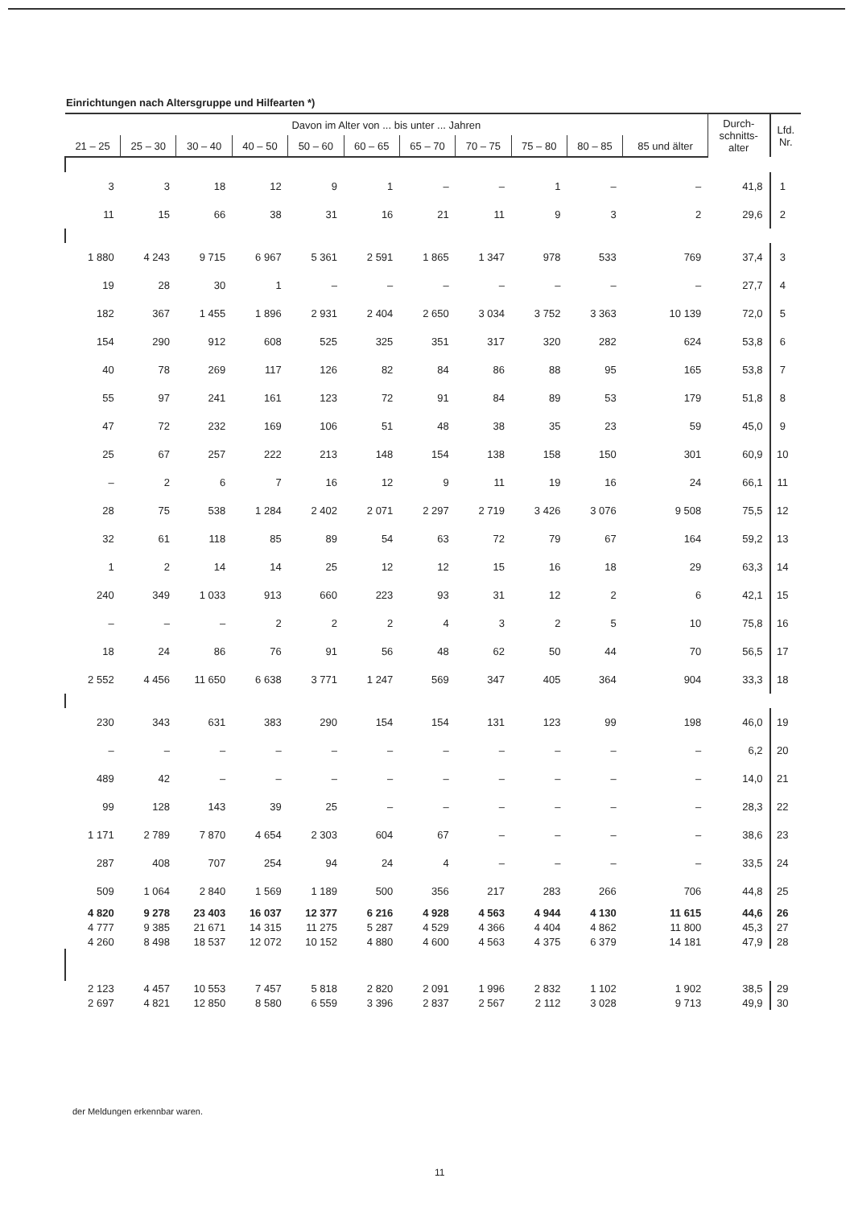Einrichtungen nach Altersgruppe und Hilfearten *)
| Davon im Alter von ... bis unter ... Jahren | | | | | | | | | | | Durch- schnitts- alter | Lfd. Nr. |
| --- | --- | --- | --- | --- | --- | --- | --- | --- | --- | --- | --- | --- |
| 21 – 25 | 25 – 30 | 30 – 40 | 40 – 50 | 50 – 60 | 60 – 65 | 65 – 70 | 70 – 75 | 75 – 80 | 80 – 85 | 85 und älter | | |
| 3 | 3 | 18 | 12 | 9 | 1 | – | – | 1 | – | – | 41,8 | 1 |
| 11 | 15 | 66 | 38 | 31 | 16 | 21 | 11 | 9 | 3 | 2 | 29,6 | 2 |
| 1 880 | 4 243 | 9 715 | 6 967 | 5 361 | 2 591 | 1 865 | 1 347 | 978 | 533 | 769 | 37,4 | 3 |
| 19 | 28 | 30 | 1 | – | – | – | – | – | – | – | 27,7 | 4 |
| 182 | 367 | 1 455 | 1 896 | 2 931 | 2 404 | 2 650 | 3 034 | 3 752 | 3 363 | 10 139 | 72,0 | 5 |
| 154 | 290 | 912 | 608 | 525 | 325 | 351 | 317 | 320 | 282 | 624 | 53,8 | 6 |
| 40 | 78 | 269 | 117 | 126 | 82 | 84 | 86 | 88 | 95 | 165 | 53,8 | 7 |
| 55 | 97 | 241 | 161 | 123 | 72 | 91 | 84 | 89 | 53 | 179 | 51,8 | 8 |
| 47 | 72 | 232 | 169 | 106 | 51 | 48 | 38 | 35 | 23 | 59 | 45,0 | 9 |
| 25 | 67 | 257 | 222 | 213 | 148 | 154 | 138 | 158 | 150 | 301 | 60,9 | 10 |
| – | 2 | 6 | 7 | 16 | 12 | 9 | 11 | 19 | 16 | 24 | 66,1 | 11 |
| 28 | 75 | 538 | 1 284 | 2 402 | 2 071 | 2 297 | 2 719 | 3 426 | 3 076 | 9 508 | 75,5 | 12 |
| 32 | 61 | 118 | 85 | 89 | 54 | 63 | 72 | 79 | 67 | 164 | 59,2 | 13 |
| 1 | 2 | 14 | 14 | 25 | 12 | 12 | 15 | 16 | 18 | 29 | 63,3 | 14 |
| 240 | 349 | 1 033 | 913 | 660 | 223 | 93 | 31 | 12 | 2 | 6 | 42,1 | 15 |
| – | – | – | 2 | 2 | 2 | 4 | 3 | 2 | 5 | 10 | 75,8 | 16 |
| 18 | 24 | 86 | 76 | 91 | 56 | 48 | 62 | 50 | 44 | 70 | 56,5 | 17 |
| 2 552 | 4 456 | 11 650 | 6 638 | 3 771 | 1 247 | 569 | 347 | 405 | 364 | 904 | 33,3 | 18 |
| 230 | 343 | 631 | 383 | 290 | 154 | 154 | 131 | 123 | 99 | 198 | 46,0 | 19 |
| – | – | – | – | – | – | – | – | – | – | – | 6,2 | 20 |
| 489 | 42 | – | – | – | – | – | – | – | – | – | 14,0 | 21 |
| 99 | 128 | 143 | 39 | 25 | – | – | – | – | – | – | 28,3 | 22 |
| 1 171 | 2 789 | 7 870 | 4 654 | 2 303 | 604 | 67 | – | – | – | – | 38,6 | 23 |
| 287 | 408 | 707 | 254 | 94 | 24 | 4 | – | – | – | – | 33,5 | 24 |
| 509 | 1 064 | 2 840 | 1 569 | 1 189 | 500 | 356 | 217 | 283 | 266 | 706 | 44,8 | 25 |
| 4 820 | 9 278 | 23 403 | 16 037 | 12 377 | 6 216 | 4 928 | 4 563 | 4 944 | 4 130 | 11 615 | 44,6 | 26 |
| 4 777 | 9 385 | 21 671 | 14 315 | 11 275 | 5 287 | 4 529 | 4 366 | 4 404 | 4 862 | 11 800 | 45,3 | 27 |
| 4 260 | 8 498 | 18 537 | 12 072 | 10 152 | 4 880 | 4 600 | 4 563 | 4 375 | 6 379 | 14 181 | 47,9 | 28 |
| 2 123 | 4 457 | 10 553 | 7 457 | 5 818 | 2 820 | 2 091 | 1 996 | 2 832 | 1 102 | 1 902 | 38,5 | 29 |
| 2 697 | 4 821 | 12 850 | 8 580 | 6 559 | 3 396 | 2 837 | 2 567 | 2 112 | 3 028 | 9 713 | 49,9 | 30 |
der Meldungen erkennbar waren.
11